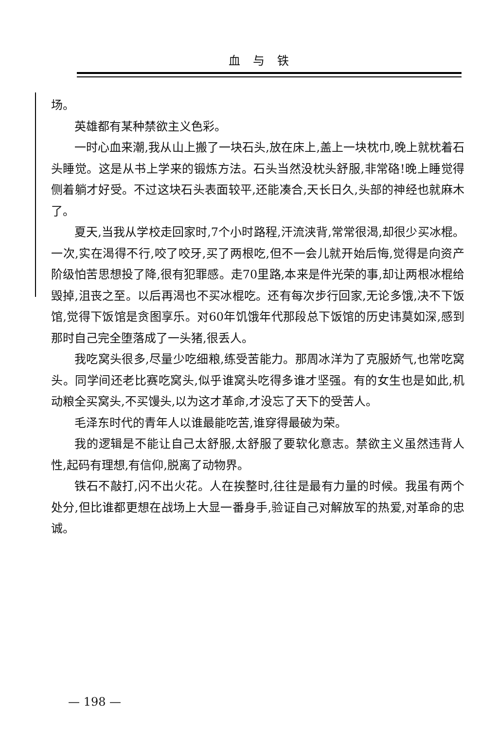血与铁
场。
英雄都有某种禁欲主义色彩。
一时心血来潮,我从山上搬了一块石头,放在床上,盖上一块枕巾,晚上就枕着石头睡觉。这是从书上学来的锻炼方法。石头当然没枕头舒服,非常硌!晚上睡觉得侧着躺才好受。不过这块石头表面较平,还能凑合,天长日久,头部的神经也就麻木了。
夏天,当我从学校走回家时,7个小时路程,汗流浃背,常常很渴,却很少买冰棍。一次,实在渴得不行,咬了咬牙,买了两根吃,但不一会儿就开始后悔,觉得是向资产阶级怕苦思想投了降,很有犯罪感。走70里路,本来是件光荣的事,却让两根冰棍给毁掉,沮丧之至。以后再渴也不买冰棍吃。还有每次步行回家,无论多饿,决不下饭馆,觉得下饭馆是贪图享乐。对60年饥饿年代那段总下饭馆的历史讳莫如深,感到那时自己完全堕落成了一头猪,很丢人。
我吃窝头很多,尽量少吃细粮,练受苦能力。那周冰洋为了克服娇气,也常吃窝头。同学间还老比赛吃窝头,似乎谁窝头吃得多谁才坚强。有的女生也是如此,机动粮全买窝头,不买馒头,以为这才革命,才没忘了天下的受苦人。
毛泽东时代的青年人以谁最能吃苦,谁穿得最破为荣。
我的逻辑是不能让自己太舒服,太舒服了要软化意志。禁欲主义虽然违背人性,起码有理想,有信仰,脱离了动物界。
铁石不敲打,闪不出火花。人在挨整时,往往是最有力量的时候。我虽有两个处分,但比谁都更想在战场上大显一番身手,验证自己对解放军的热爱,对革命的忠诚。
— 198 —